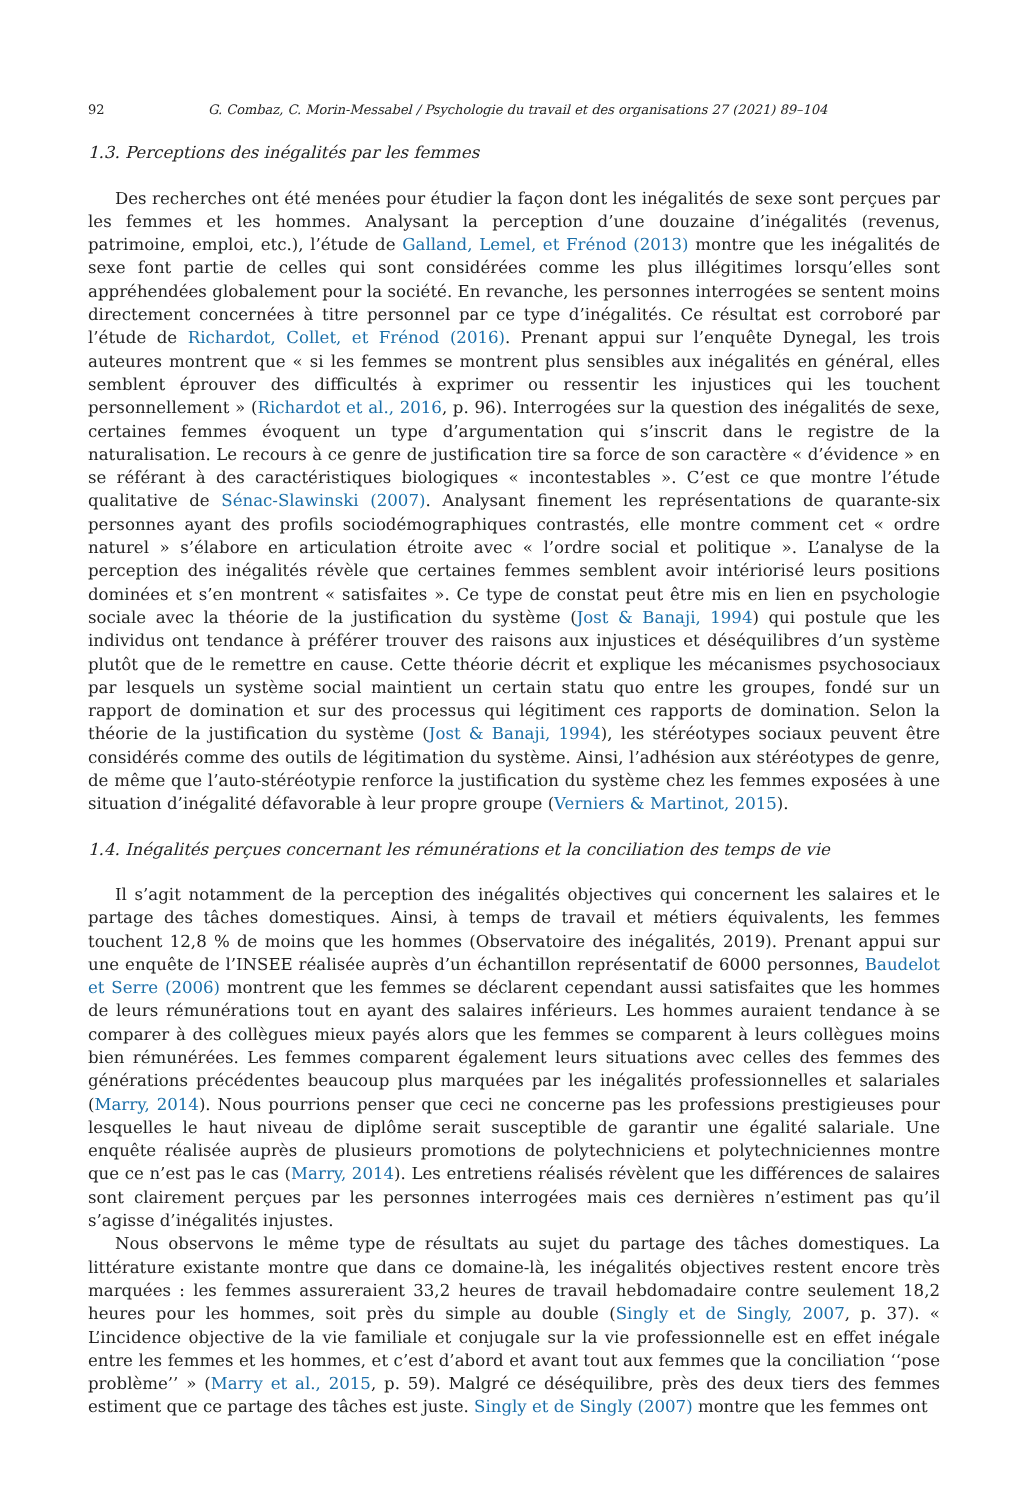92 G. Combaz, C. Morin-Messabel / Psychologie du travail et des organisations 27 (2021) 89–104
1.3. Perceptions des inégalités par les femmes
Des recherches ont été menées pour étudier la façon dont les inégalités de sexe sont perçues par les femmes et les hommes. Analysant la perception d’une douzaine d’inégalités (revenus, patrimoine, emploi, etc.), l’étude de Galland, Lemel, et Frénod (2013) montre que les inégalités de sexe font partie de celles qui sont considérées comme les plus illégitimes lorsqu’elles sont appréhendées globalement pour la société. En revanche, les personnes interrogées se sentent moins directement concernées à titre personnel par ce type d’inégalités. Ce résultat est corroboré par l’étude de Richardot, Collet, et Frénod (2016). Prenant appui sur l’enquête Dynegal, les trois auteures montrent que « si les femmes se montrent plus sensibles aux inégalités en général, elles semblent éprouver des difficultés à exprimer ou ressentir les injustices qui les touchent personnellement » (Richardot et al., 2016, p. 96). Interrogées sur la question des inégalités de sexe, certaines femmes évoquent un type d’argumentation qui s’inscrit dans le registre de la naturalisation. Le recours à ce genre de justification tire sa force de son caractère « d’évidence » en se référant à des caractéristiques biologiques « incontestables ». C’est ce que montre l’étude qualitative de Sénac-Slawinski (2007). Analysant finement les représentations de quarante-six personnes ayant des profils sociodémographiques contrastés, elle montre comment cet « ordre naturel » s’élabore en articulation étroite avec « l’ordre social et politique ». L’analyse de la perception des inégalités révèle que certaines femmes semblent avoir intériorisé leurs positions dominées et s’en montrent « satisfaites ». Ce type de constat peut être mis en lien en psychologie sociale avec la théorie de la justification du système (Jost & Banaji, 1994) qui postule que les individus ont tendance à préférer trouver des raisons aux injustices et déséquilibres d’un système plutôt que de le remettre en cause. Cette théorie décrit et explique les mécanismes psychosociaux par lesquels un système social maintient un certain statu quo entre les groupes, fondé sur un rapport de domination et sur des processus qui légitiment ces rapports de domination. Selon la théorie de la justification du système (Jost & Banaji, 1994), les stéréotypes sociaux peuvent être considérés comme des outils de légitimation du système. Ainsi, l’adhésion aux stéréotypes de genre, de même que l’auto-stéréotypie renforce la justification du système chez les femmes exposées à une situation d’inégalité défavorable à leur propre groupe (Verniers & Martinot, 2015).
1.4. Inégalités perçues concernant les rémunérations et la conciliation des temps de vie
Il s’agit notamment de la perception des inégalités objectives qui concernent les salaires et le partage des tâches domestiques. Ainsi, à temps de travail et métiers équivalents, les femmes touchent 12,8 % de moins que les hommes (Observatoire des inégalités, 2019). Prenant appui sur une enquête de l’INSEE réalisée auprès d’un échantillon représentatif de 6000 personnes, Baudelot et Serre (2006) montrent que les femmes se déclarent cependant aussi satisfaites que les hommes de leurs rémunérations tout en ayant des salaires inférieurs. Les hommes auraient tendance à se comparer à des collègues mieux payés alors que les femmes se comparent à leurs collègues moins bien rémunérées. Les femmes comparent également leurs situations avec celles des femmes des générations précédentes beaucoup plus marquées par les inégalités professionnelles et salariales (Marry, 2014). Nous pourrions penser que ceci ne concerne pas les professions prestigieuses pour lesquelles le haut niveau de diplôme serait susceptible de garantir une égalité salariale. Une enquête réalisée auprès de plusieurs promotions de polytechniciens et polytechniciennes montre que ce n’est pas le cas (Marry, 2014). Les entretiens réalisés révèlent que les différences de salaires sont clairement perçues par les personnes interrogées mais ces dernières n’estiment pas qu’il s’agisse d’inégalités injustes.
Nous observons le même type de résultats au sujet du partage des tâches domestiques. La littérature existante montre que dans ce domaine-là, les inégalités objectives restent encore très marquées : les femmes assureraient 33,2 heures de travail hebdomadaire contre seulement 18,2 heures pour les hommes, soit près du simple au double (Singly et de Singly, 2007, p. 37). « L’incidence objective de la vie familiale et conjugale sur la vie professionnelle est en effet inégale entre les femmes et les hommes, et c’est d’abord et avant tout aux femmes que la conciliation ‘‘pose problème’’ » (Marry et al., 2015, p. 59). Malgré ce déséquilibre, près des deux tiers des femmes estiment que ce partage des tâches est juste. Singly et de Singly (2007) montre que les femmes ont